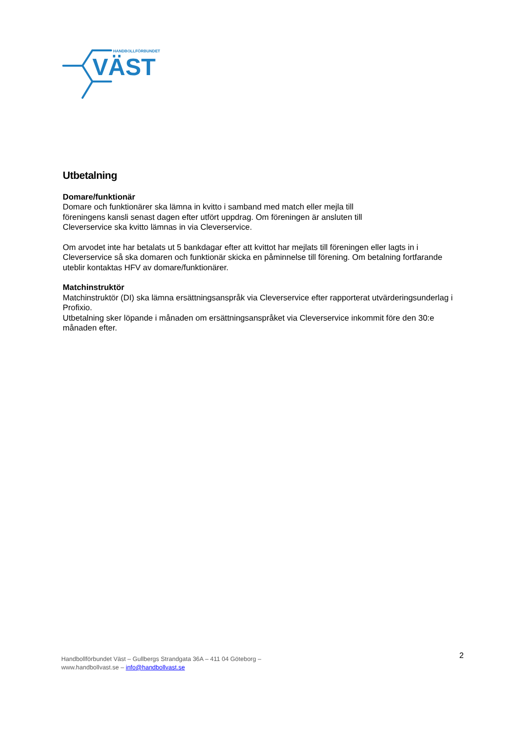HANDBOLLFÖRBUNDET
VÄST
Utbetalning
Domare/funktionär
Domare och funktionärer ska lämna in kvitto i samband med match eller mejla till
föreningens kansli senast dagen efter utfört uppdrag. Om föreningen är ansluten till
Cleverservice ska kvitto lämnas in via Cleverservice.
Om arvodet inte har betalats ut 5 bankdagar efter att kvittot har mejlats till föreningen eller lagts in i Cleverservice så ska domaren och funktionär skicka en påminnelse till förening. Om betalning fortfarande uteblir kontaktas HFV av domare/funktionärer.
Matchinstruktör
Matchinstruktör (DI) ska lämna ersättningsanspråk via Cleverservice efter rapporterat utvärderingsunderlag i Profixio.
Utbetalning sker löpande i månaden om ersättningsanspråket via Cleverservice inkommit före den 30:e månaden efter.
Handbollförbundet Väst – Gullbergs Strandgata 36A – 411 04 Göteborg –
www.handbollvast.se – info@handbollvast.se
2